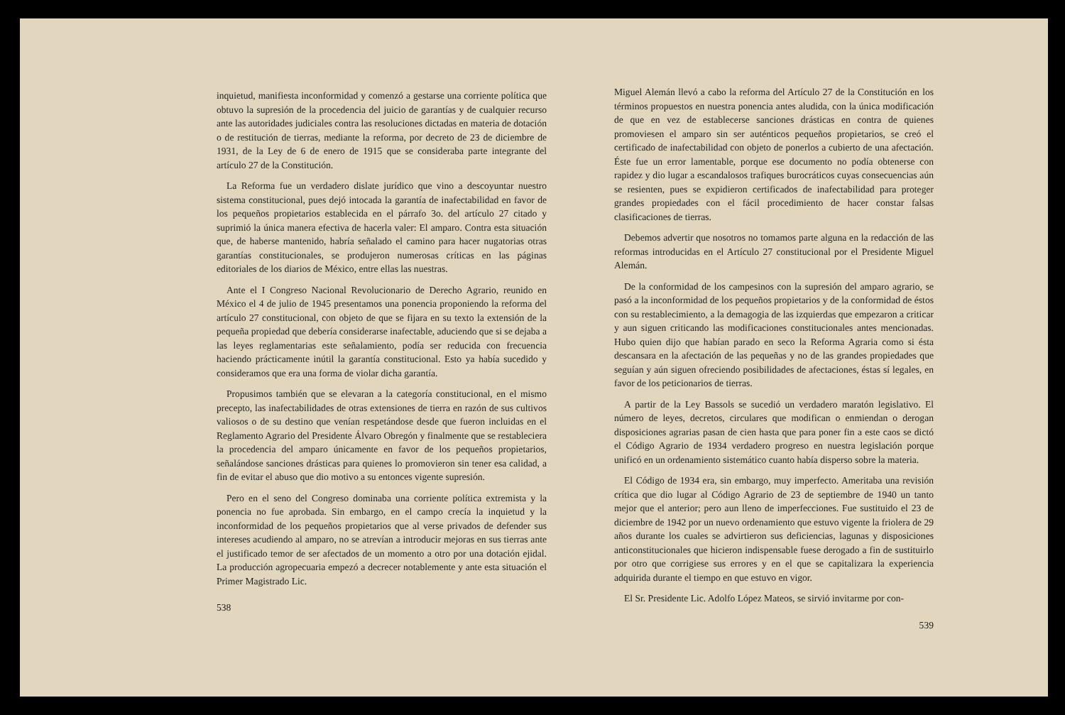inquietud, manifiesta inconformidad y comenzó a gestarse una corriente política que obtuvo la supresión de la procedencia del juicio de garantías y de cualquier recurso ante las autoridades judiciales contra las resoluciones dictadas en materia de dotación o de restitución de tierras, mediante la reforma, por decreto de 23 de diciembre de 1931, de la Ley de 6 de enero de 1915 que se consideraba parte integrante del artículo 27 de la Constitución.
La Reforma fue un verdadero dislate jurídico que vino a descoyuntar nuestro sistema constitucional, pues dejó intocada la garantía de inafectabilidad en favor de los pequeños propietarios establecida en el párrafo 3o. del artículo 27 citado y suprimió la única manera efectiva de hacerla valer: El amparo. Contra esta situación que, de haberse mantenido, habría señalado el camino para hacer nugatorias otras garantías constitucionales, se produjeron numerosas críticas en las páginas editoriales de los diarios de México, entre ellas las nuestras.
Ante el I Congreso Nacional Revolucionario de Derecho Agrario, reunido en México el 4 de julio de 1945 presentamos una ponencia proponiendo la reforma del artículo 27 constitucional, con objeto de que se fijara en su texto la extensión de la pequeña propiedad que debería considerarse inafectable, aduciendo que si se dejaba a las leyes reglamentarias este señalamiento, podía ser reducida con frecuencia haciendo prácticamente inútil la garantía constitucional. Esto ya había sucedido y consideramos que era una forma de violar dicha garantía.
Propusimos también que se elevaran a la categoría constitucional, en el mismo precepto, las inafectabilidades de otras extensiones de tierra en razón de sus cultivos valiosos o de su destino que venían respetándose desde que fueron incluidas en el Reglamento Agrario del Presidente Álvaro Obregón y finalmente que se restableciera la procedencia del amparo únicamente en favor de los pequeños propietarios, señalándose sanciones drásticas para quienes lo promovieron sin tener esa calidad, a fin de evitar el abuso que dio motivo a su entonces vigente supresión.
Pero en el seno del Congreso dominaba una corriente política extremista y la ponencia no fue aprobada. Sin embargo, en el campo crecía la inquietud y la inconformidad de los pequeños propietarios que al verse privados de defender sus intereses acudiendo al amparo, no se atrevían a introducir mejoras en sus tierras ante el justificado temor de ser afectados de un momento a otro por una dotación ejidal. La producción agropecuaria empezó a decrecer notablemente y ante esta situación el Primer Magistrado Lic.
538
Miguel Alemán llevó a cabo la reforma del Artículo 27 de la Constitución en los términos propuestos en nuestra ponencia antes aludida, con la única modificación de que en vez de establecerse sanciones drásticas en contra de quienes promoviesen el amparo sin ser auténticos pequeños propietarios, se creó el certificado de inafectabilidad con objeto de ponerlos a cubierto de una afectación. Éste fue un error lamentable, porque ese documento no podía obtenerse con rapidez y dio lugar a escandalosos trafiques burocráticos cuyas consecuencias aún se resienten, pues se expidieron certificados de inafectabilidad para proteger grandes propiedades con el fácil procedimiento de hacer constar falsas clasificaciones de tierras.
Debemos advertir que nosotros no tomamos parte alguna en la redacción de las reformas introducidas en el Artículo 27 constitucional por el Presidente Miguel Alemán.
De la conformidad de los campesinos con la supresión del amparo agrario, se pasó a la inconformidad de los pequeños propietarios y de la conformidad de éstos con su restablecimiento, a la demagogia de las izquierdas que empezaron a criticar y aun siguen criticando las modificaciones constitucionales antes mencionadas. Hubo quien dijo que habían parado en seco la Reforma Agraria como si ésta descansara en la afectación de las pequeñas y no de las grandes propiedades que seguían y aún siguen ofreciendo posibilidades de afectaciones, éstas sí legales, en favor de los peticionarios de tierras.
A partir de la Ley Bassols se sucedió un verdadero maratón legislativo. El número de leyes, decretos, circulares que modifican o enmiendan o derogan disposiciones agrarias pasan de cien hasta que para poner fin a este caos se dictó el Código Agrario de 1934 verdadero progreso en nuestra legislación porque unificó en un ordenamiento sistemático cuanto había disperso sobre la materia.
El Código de 1934 era, sin embargo, muy imperfecto. Ameritaba una revisión crítica que dio lugar al Código Agrario de 23 de septiembre de 1940 un tanto mejor que el anterior; pero aun lleno de imperfecciones. Fue sustituido el 23 de diciembre de 1942 por un nuevo ordenamiento que estuvo vigente la friolera de 29 años durante los cuales se advirtieron sus deficiencias, lagunas y disposiciones anticonstitucionales que hicieron indispensable fuese derogado a fin de sustituirlo por otro que corrigiese sus errores y en el que se capitalizara la experiencia adquirida durante el tiempo en que estuvo en vigor.
El Sr. Presidente Lic. Adolfo López Mateos, se sirvió invitarme por con-
539